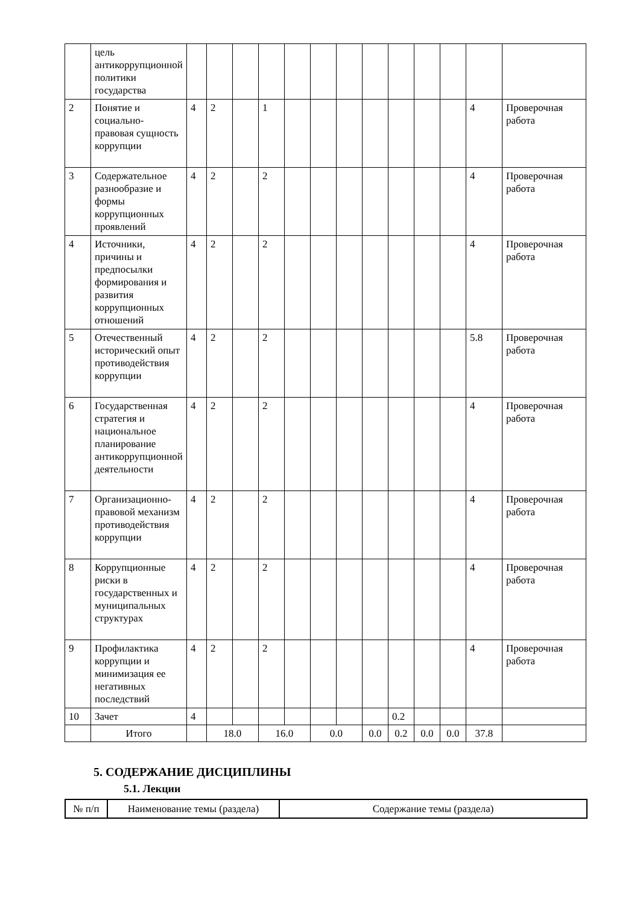| | цель антикоррупционной политики государства | | | | | | | | | | | | | |
| 2 | Понятие и социально-правовая сущность коррупции | 4 | 2 | | 1 | | | | | | | | 4 | Проверочная работа |
| 3 | Содержательное разнообразие и формы коррупционных проявлений | 4 | 2 | | 2 | | | | | | | | 4 | Проверочная работа |
| 4 | Источники, причины и предпосылки формирования и развития коррупционных отношений | 4 | 2 | | 2 | | | | | | | | 4 | Проверочная работа |
| 5 | Отечественный исторический опыт противодействия коррупции | 4 | 2 | | 2 | | | | | | | | 5.8 | Проверочная работа |
| 6 | Государственная стратегия и национальное планирование антикоррупционной деятельности | 4 | 2 | | 2 | | | | | | | | 4 | Проверочная работа |
| 7 | Организационно-правовой механизм противодействия коррупции | 4 | 2 | | 2 | | | | | | | | 4 | Проверочная работа |
| 8 | Коррупционные риски в государственных и муниципальных структурах | 4 | 2 | | 2 | | | | | | | | 4 | Проверочная работа |
| 9 | Профилактика коррупции и минимизация ее негативных последствий | 4 | 2 | | 2 | | | | | | | | 4 | Проверочная работа |
| 10 | Зачет | 4 | | | | | | | | 0.2 | | | | |
| | Итого | | 18.0 | | 16.0 | | 0.0 | | 0.0 | 0.2 | 0.0 | 0.0 | 37.8 | |
5. СОДЕРЖАНИЕ ДИСЦИПЛИНЫ
5.1. Лекции
| № п/п | Наименование темы (раздела) | Содержание темы (раздела) |
| --- | --- | --- |